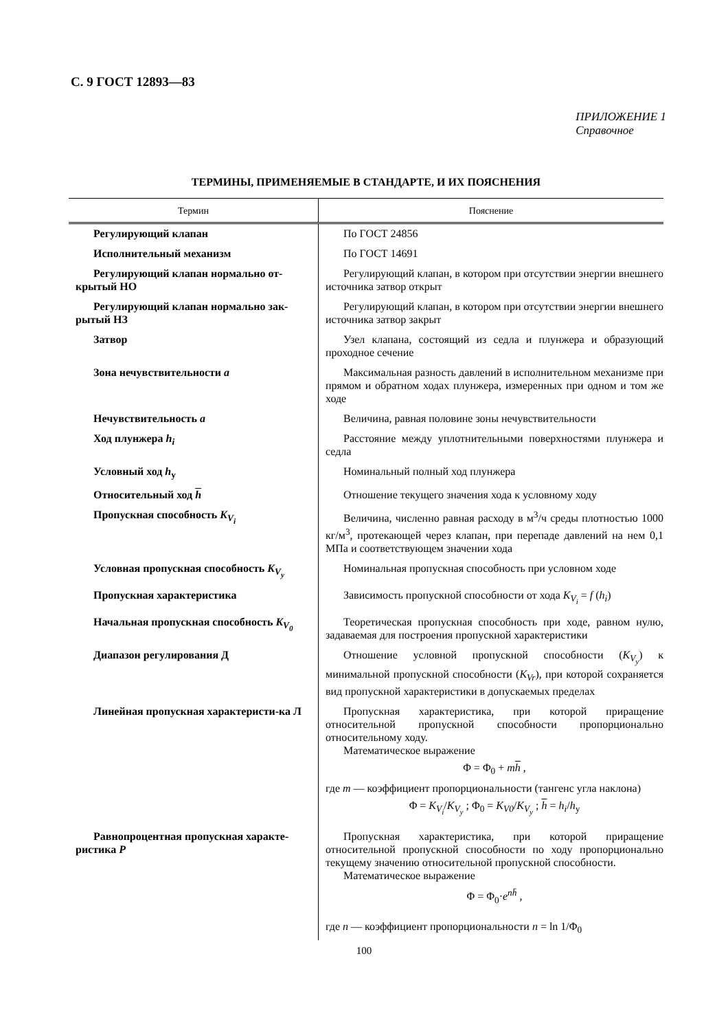С. 9 ГОСТ 12893—83
ПРИЛОЖЕНИЕ 1
Справочное
ТЕРМИНЫ, ПРИМЕНЯЕМЫЕ В СТАНДАРТЕ, И ИХ ПОЯСНЕНИЯ
| Термин | Пояснение |
| --- | --- |
| Регулирующий клапан | По ГОСТ 24856 |
| Исполнительный механизм | По ГОСТ 14691 |
| Регулирующий клапан нормально от- крытый НО | Регулирующий клапан, в котором при отсутствии энергии внешнего источника затвор открыт |
| Регулирующий клапан нормально зак- рытый НЗ | Регулирующий клапан, в котором при отсутствии энергии внешнего источника затвор закрыт |
| Затвор | Узел клапана, состоящий из седла и плунжера и образующий проходное сечение |
| Зона нечувствительности a | Максимальная разность давлений в исполнительном механизме при прямом и обратном ходах плунжера, измеренных при одном и том же ходе |
| Нечувствительность a | Величина, равная половине зоны нечувствительности |
| Ход плунжера h<sub>i</sub> | Расстояние между уплотнительными поверхностями плунжера и седла |
| Условный ход h<sub>у</sub> | Номинальный полный ход плунжера |
| Относительный ход h | Отношение текущего значения хода к условному ходу |
| Пропускная способность K<sub>V<sub>i</sub></sub> | Величина, численно равная расходу в м<sup>3</sup>/ч среды плотностью 1000 кг/м<sup>3</sup>, протекающей через клапан, при перепаде давлений на нем 0,1 МПа и соответствующем значении хода |
| Условная пропускная способность K<sub>V<sub>у</sub></sub> | Номинальная пропускная способность при условном ходе |
| Пропускная характеристика | Зависимость пропускной способности от хода K<sub>V<sub>i</sub></sub> = f ( h<sub>i</sub> ) |
| Начальная пропускная способность K<sub>V<sub>0</sub></sub> | Теоретическая пропускная способность при ходе, равном нулю, задаваемая для построения пропускной характеристики |
| Диапазон регулирования Д | Отношение условной пропускной способности ( K<sub>V<sub>у</sub></sub> ) к минимальной пропускной способности ( K<sub>Vr</sub> ), при которой сохраняется вид пропускной характеристики в допускаемых пределах |
| Линейная пропускная характеристи- ка Л | Пропускная характеристика, при которой приращение относительной пропускной способности пропорционально относительному ходу. Математическое выражение Φ = Φ<sub>0</sub> + m h , где m — коэффициент пропорциональности (тангенс угла наклона) Φ = K<sub>V<sub>i</sub></sub> / K<sub>V<sub>у</sub></sub> ; Φ<sub>0</sub> = K<sub>V0</sub> / K<sub>V<sub>у</sub></sub> ; h = h<sub>i</sub> / h<sub>у</sub> |
| Равнопроцентная пропускная характе- ристика Р | Пропускная характеристика, при которой приращение относительной пропускной способности по ходу пропорционально текущему значению относительной пропускной способности. Математическое выражение Φ = Φ<sub>0</sub>· e<sup>nh̄</sup> , где n — коэффициент пропорциональности n = ln 1/Φ<sub>0</sub> |
100